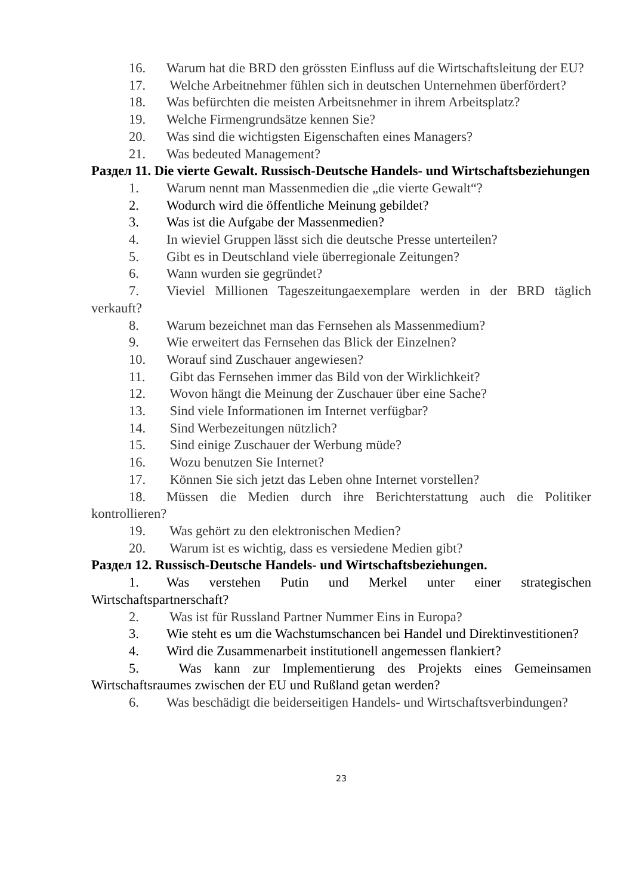16. Warum hat die BRD den grössten Einfluss auf die Wirtschaftsleitung der EU?
17. Welche Arbeitnehmer fühlen sich in deutschen Unternehmen überfördert?
18. Was befürchten die meisten Arbeitsnehmer in ihrem Arbeitsplatz?
19. Welche Firmengrundsätze kennen Sie?
20. Was sind die wichtigsten Eigenschaften eines Managers?
21. Was bedeuted Management?
Раздел 11. Die vierte Gewalt. Russisch-Deutsche Handels- und Wirtschaftsbeziehungen
1. Warum nennt man Massenmedien die „die vierte Gewalt“?
2. Wodurch wird die öffentliche Meinung gebildet?
3. Was ist die Aufgabe der Massenmedien?
4. In wieviel Gruppen lässt sich die deutsche Presse unterteilen?
5. Gibt es in Deutschland viele überregionale Zeitungen?
6. Wann wurden sie gegründet?
7. Vieviel Millionen Tageszeitungaexemplare werden in der BRD täglich verkauft?
8. Warum bezeichnet man das Fernsehen als Massenmedium?
9. Wie erweitert das Fernsehen das Blick der Einzelnen?
10. Worauf sind Zuschauer angewiesen?
11. Gibt das Fernsehen immer das Bild von der Wirklichkeit?
12. Wovon hängt die Meinung der Zuschauer über eine Sache?
13. Sind viele Informationen im Internet verfügbar?
14. Sind Werbezeitungen nützlich?
15. Sind einige Zuschauer der Werbung müde?
16. Wozu benutzen Sie Internet?
17. Können Sie sich jetzt das Leben ohne Internet vorstellen?
18. Müssen die Medien durch ihre Berichterstattung auch die Politiker kontrollieren?
19. Was gehört zu den elektronischen Medien?
20. Warum ist es wichtig, dass es versiedene Medien gibt?
Раздел 12. Russisch-Deutsche Handels- und Wirtschaftsbeziehungen.
1. Was verstehen Putin und Merkel unter einer strategischen Wirtschaftspartnerschaft?
2. Was ist für Russland Partner Nummer Eins in Europa?
3. Wie steht es um die Wachstumschancen bei Handel und Direktinvestitionen?
4. Wird die Zusammenarbeit institutionell angemessen flankiert?
5. Was kann zur Implementierung des Projekts eines Gemeinsamen Wirtschaftsraumes zwischen der EU und Rußland getan werden?
6. Was beschädigt die beiderseitigen Handels- und Wirtschaftsverbindungen?
23